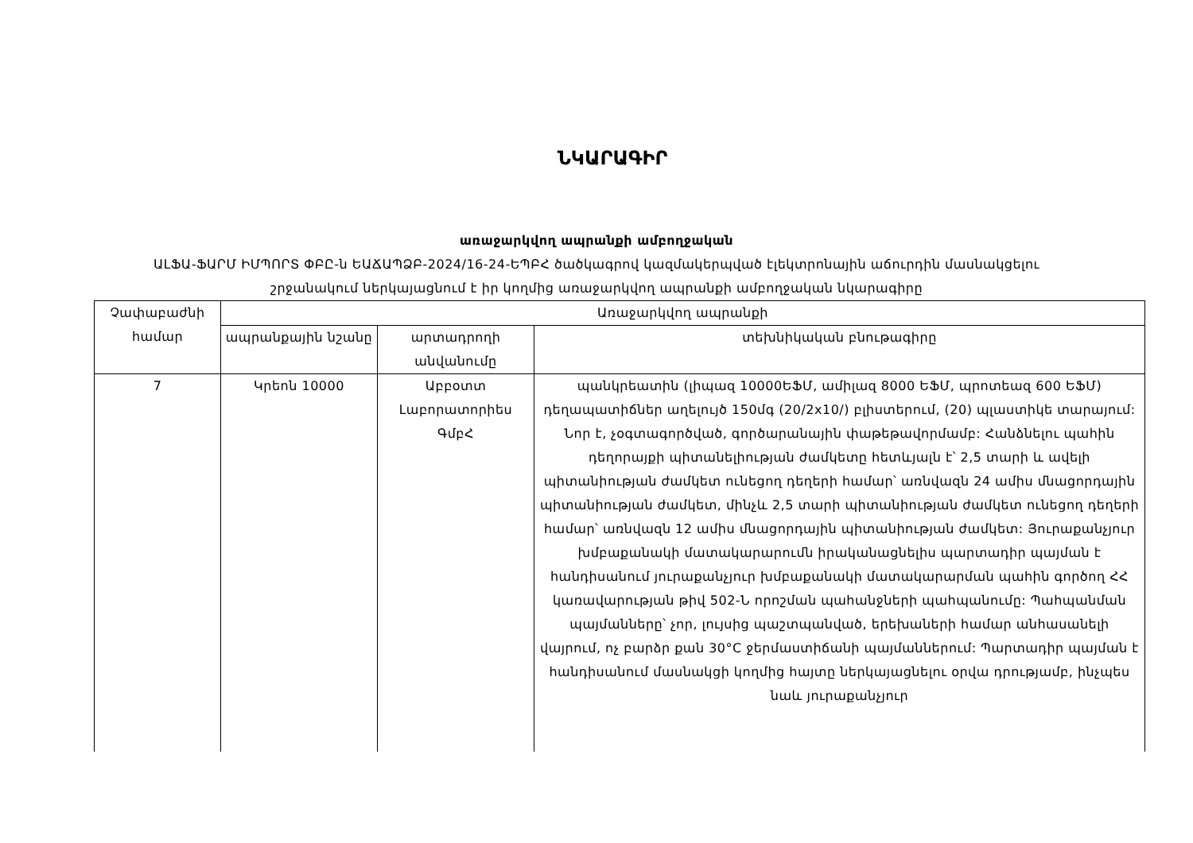ՆԿԱՐԱԳԻՐ
առաջարկվող ապրանքի ամբողջական
ԱԼՖԱ-ՖԱՐՄ ԻՄՊՈՐՏ ՓԲԸ-ն ԵԱՃԱՊՁԲ-2024/16-24-ԵՊԲՀ ծածկագրով կազմակերպված էլեկտրոնային աճուրդին մասնակցելու
շրջանակում ներկայացնում է իր կողմից առաջարկվող ապրանքի ամբողջական նկարագիրը
| Չափաբաժնի համար | Առաջարկվող ապրանքի | | |
| --- | --- | --- | --- |
| | ապրանքային նշանը | արտադրողի անվանումը | տեխնիկական բնութագիրը |
| 7 | Կրեոն 10000 | Աբբօտտ Լաբորատորիես ԳմբՀ | պանկրեատին (լիպազ 10000ԵՖՄ, ամիլազ 8000 ԵՖՄ, պրոտեազ 600 ԵՖՄ) դեղապատիճներ աղելույծ 150մգ (20/2x10/) բլիստերում, (20) պլաստիկե տարայում: Նոր է, չօգտագործված, գործարանային փաթեթավորմամբ: Հանձնելու պահին դեղորայքի պիտանելիության ժամկետը հետևյալն է՝ 2,5 տարի և ավելի պիտանիության ժամկետ ունեցող դեղերի համար՝ առնվազն 24 ամիս մնացորդային պիտանիության ժամկետ, մինչև 2,5 տարի պիտանիության ժամկետ ունեցող դեղերի համար՝ առնվազն 12 ամիս մնացորդային պիտանիության ժամկետ: Յուրաքանչյուր խմբաքանակի մատակարարումն իրականացնելիս պարտադիր պայման է հանդիսանում յուրաքանչյուր խմբաքանակի մատակարարման պահին գործող ՀՀ կառավարության թիվ 502-Ն որոշման պահանջների պահպանումը: Պահպանման պայմանները՝ չոր, լույսից պաշտպանված, երեխաների համար անհասանելի վայրում, ոչ բարձր քան 30°C ջերմաստիճանի պայմաններում: Պարտադիր պայման է հանդիսանում մասնակցի կողմից հայտը ներկայացնելու օրվա դրությամբ, ինչպես նաև յուրաքանչյուր |